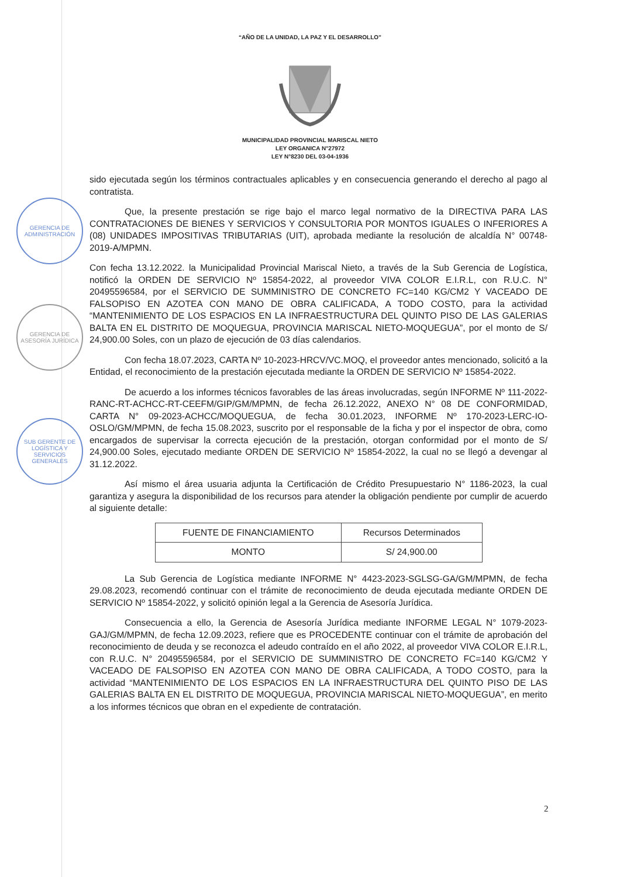GERENCIA DE ADMINISTRACIÓN
GERENCIA DE ASESORÍA JURÍDICA
SUB GERENTE DE LOGÍSTICA Y SERVICIOS GENERALES
“AÑO DE LA UNIDAD, LA PAZ Y EL DESARROLLO”
MUNICIPALIDAD PROVINCIAL MARISCAL NIETO
LEY ORGANICA N°27972
LEY N°8230 DEL 03-04-1936
sido ejecutada según los términos contractuales aplicables y en consecuencia generando el derecho al pago al contratista.
Que, la presente prestación se rige bajo el marco legal normativo de la DIRECTIVA PARA LAS CONTRATACIONES DE BIENES Y SERVICIOS Y CONSULTORIA POR MONTOS IGUALES O INFERIORES A (08) UNIDADES IMPOSITIVAS TRIBUTARIAS (UIT), aprobada mediante la resolución de alcaldía N° 00748-2019-A/MPMN.
Con fecha 13.12.2022. la Municipalidad Provincial Mariscal Nieto, a través de la Sub Gerencia de Logística, notificó la ORDEN DE SERVICIO Nº 15854-2022, al proveedor VIVA COLOR E.I.R.L, con R.U.C. N° 20495596584, por el SERVICIO DE SUMMINISTRO DE CONCRETO FC=140 KG/CM2 Y VACEADO DE FALSOPISO EN AZOTEA CON MANO DE OBRA CALIFICADA, A TODO COSTO, para la actividad “MANTENIMIENTO DE LOS ESPACIOS EN LA INFRAESTRUCTURA DEL QUINTO PISO DE LAS GALERIAS BALTA EN EL DISTRITO DE MOQUEGUA, PROVINCIA MARISCAL NIETO-MOQUEGUA”, por el monto de S/ 24,900.00 Soles, con un plazo de ejecución de 03 días calendarios.
Con fecha 18.07.2023, CARTA Nº 10-2023-HRCV/VC.MOQ, el proveedor antes mencionado, solicitó a la Entidad, el reconocimiento de la prestación ejecutada mediante la ORDEN DE SERVICIO Nº 15854-2022.
De acuerdo a los informes técnicos favorables de las áreas involucradas, según INFORME Nº 111-2022-RANC-RT-ACHCC-RT-CEEFM/GIP/GM/MPMN, de fecha 26.12.2022, ANEXO N° 08 DE CONFORMIDAD, CARTA N° 09-2023-ACHCC/MOQUEGUA, de fecha 30.01.2023, INFORME Nº 170-2023-LERC-IO-OSLO/GM/MPMN, de fecha 15.08.2023, suscrito por el responsable de la ficha y por el inspector de obra, como encargados de supervisar la correcta ejecución de la prestación, otorgan conformidad por el monto de S/ 24,900.00 Soles, ejecutado mediante ORDEN DE SERVICIO Nº 15854-2022, la cual no se llegó a devengar al 31.12.2022.
Así mismo el área usuaria adjunta la Certificación de Crédito Presupuestario N° 1186-2023, la cual garantiza y asegura la disponibilidad de los recursos para atender la obligación pendiente por cumplir de acuerdo al siguiente detalle:
| FUENTE DE FINANCIAMIENTO | Recursos Determinados |
| MONTO | S/ 24,900.00 |
La Sub Gerencia de Logística mediante INFORME N° 4423-2023-SGLSG-GA/GM/MPMN, de fecha 29.08.2023, recomendó continuar con el trámite de reconocimiento de deuda ejecutada mediante ORDEN DE SERVICIO Nº 15854-2022, y solicitó opinión legal a la Gerencia de Asesoría Jurídica.
Consecuencia a ello, la Gerencia de Asesoría Jurídica mediante INFORME LEGAL N° 1079-2023-GAJ/GM/MPMN, de fecha 12.09.2023, refiere que es PROCEDENTE continuar con el trámite de aprobación del reconocimiento de deuda y se reconozca el adeudo contraído en el año 2022, al proveedor VIVA COLOR E.I.R.L, con R.U.C. N° 20495596584, por el SERVICIO DE SUMMINISTRO DE CONCRETO FC=140 KG/CM2 Y VACEADO DE FALSOPISO EN AZOTEA CON MANO DE OBRA CALIFICADA, A TODO COSTO, para la actividad “MANTENIMIENTO DE LOS ESPACIOS EN LA INFRAESTRUCTURA DEL QUINTO PISO DE LAS GALERIAS BALTA EN EL DISTRITO DE MOQUEGUA, PROVINCIA MARISCAL NIETO-MOQUEGUA”, en merito a los informes técnicos que obran en el expediente de contratación.
2